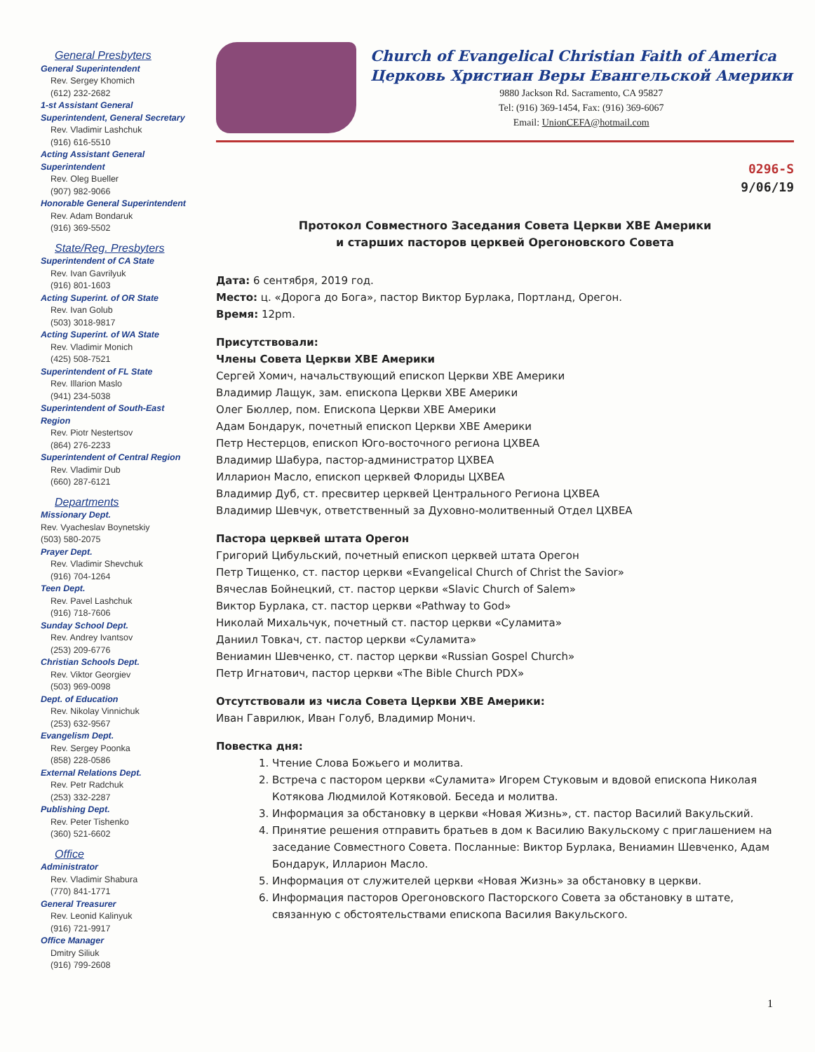General Presbyters
General Superintendent
Rev. Sergey Khomich
(612) 232-2682
1-st Assistant General Superintendent, General Secretary
Rev. Vladimir Lashchuk
(916) 616-5510
Acting Assistant General Superintendent
Rev. Oleg Bueller
(907) 982-9066
Honorable General Superintendent
Rev. Adam Bondaruk
(916) 369-5502
State/Reg. Presbyters
Superintendent of CA State
Rev. Ivan Gavrilyuk
(916) 801-1603
Acting Superint. of OR State
Rev. Ivan Golub
(503) 3018-9817
Acting Superint. of WA State
Rev. Vladimir Monich
(425) 508-7521
Superintendent of FL State
Rev. Illarion Maslo
(941) 234-5038
Superintendent of South-East Region
Rev. Piotr Nestertsov
(864) 276-2233
Superintendent of Central Region
Rev. Vladimir Dub
(660) 287-6121
Departments
Missionary Dept.
Rev. Vyacheslav Boynetskiy
(503) 580-2075
Prayer Dept.
Rev. Vladimir Shevchuk
(916) 704-1264
Teen Dept.
Rev. Pavel Lashchuk
(916) 718-7606
Sunday School Dept.
Rev. Andrey Ivantsov
(253) 209-6776
Christian Schools Dept.
Rev. Viktor Georgiev
(503) 969-0098
Dept. of Education
Rev. Nikolay Vinnichuk
(253) 632-9567
Evangelism Dept.
Rev. Sergey Poonka
(858) 228-0586
External Relations Dept.
Rev. Petr Radchuk
(253) 332-2287
Publishing Dept.
Rev. Peter Tishenko
(360) 521-6602
Office
Administrator
Rev. Vladimir Shabura
(770) 841-1771
General Treasurer
Rev. Leonid Kalinyuk
(916) 721-9917
Office Manager
Dmitry Siliuk
(916) 799-2608
Church of Evangelical Christian Faith of America
Церковь Христиан Веры Евангельской Америки
9880 Jackson Rd. Sacramento, CA 95827
Tel: (916) 369-1454, Fax: (916) 369-6067
Email: UnionCEFA@hotmail.com
0296-S
9/06/19
Протокол Совместного Заседания Совета Церкви ХВЕ Америки
и старших пасторов церквей Орегоновского Совета
Дата: 6 сентября, 2019 год.
Место: ц. «Дорога до Бога», пастор Виктор Бурлака, Портланд, Орегон.
Время: 12pm.
Присутствовали:
Члены Совета Церкви ХВЕ Америки
Сергей Хомич, начальствующий епископ Церкви ХВЕ Америки
Владимир Лащук, зам. епископа Церкви ХВЕ Америки
Олег Бюллер, пом. Епископа Церкви ХВЕ Америки
Адам Бондарук, почетный епископ Церкви ХВЕ Америки
Петр Нестерцов, епископ Юго-восточного региона ЦХВЕА
Владимир Шабура, пастор-администратор ЦХВЕА
Илларион Масло, епископ церквей Флориды ЦХВЕА
Владимир Дуб, ст. пресвитер церквей Центрального Региона ЦХВЕА
Владимир Шевчук, ответственный за Духовно-молитвенный Отдел ЦХВЕА
Пастора церквей штата Орегон
Григорий Цибульский, почетный епископ церквей штата Орегон
Петр Тищенко, ст. пастор церкви «Evangelical Church of Christ the Savior»
Вячеслав Бойнецкий, ст. пастор церкви «Slavic Church of Salem»
Виктор Бурлака, ст. пастор церкви «Pathway to God»
Николай Михальчук, почетный ст. пастор церкви «Суламита»
Даниил Товкач, ст. пастор церкви «Суламита»
Вениамин Шевченко, ст. пастор церкви «Russian Gospel Church»
Петр Игнатович, пастор церкви «The Bible Church PDX»
Отсутствовали из числа Совета Церкви ХВЕ Америки:
Иван Гаврилюк, Иван Голуб, Владимир Монич.
Повестка дня:
1. Чтение Слова Божьего и молитва.
2. Встреча с пастором церкви «Суламита» Игорем Стуковым и вдовой епископа Николая Котякова Людмилой Котяковой. Беседа и молитва.
3. Информация за обстановку в церкви «Новая Жизнь», ст. пастор Василий Вакульский.
4. Принятие решения отправить братьев в дом к Василию Вакульскому с приглашением на заседание Совместного Совета. Посланные: Виктор Бурлака, Вениамин Шевченко, Адам Бондарук, Илларион Масло.
5. Информация от служителей церкви «Новая Жизнь» за обстановку в церкви.
6. Информация пасторов Орегоновского Пасторского Совета за обстановку в штате, связанную с обстоятельствами епископа Василия Вакульского.
1